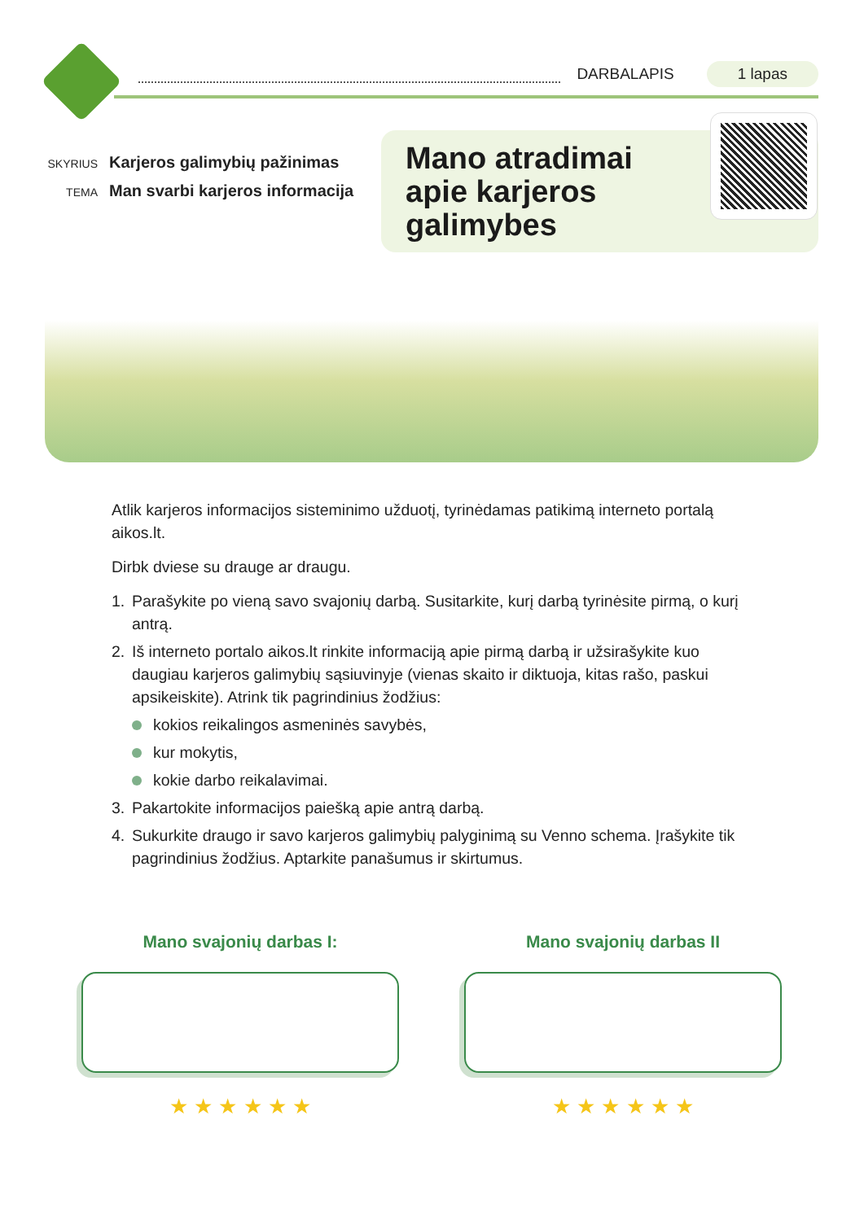DARBALAPIS 1 lapas
SKYRIUS Karjeros galimybių pažinimas
TEMA Man svarbi karjeros informacija
Mano atradimai
apie karjeros
galimybes
Atlik karjeros informacijos sisteminimo užduotį, tyrinėdamas patikimą interneto portalą aikos.lt.
Dirbk dviese su drauge ar draugu.
1. Parašykite po vieną savo svajonių darbą. Susitarkite, kurį darbą tyrinėsite pirmą, o kurį antrą.
2. Iš interneto portalo aikos.lt rinkite informaciją apie pirmą darbą ir užsirašykite kuo daugiau karjeros galimybių sąsiuvinyje (vienas skaito ir diktuoja, kitas rašo, paskui apsikeiskite). Atrink tik pagrindinius žodžius:
kokios reikalingos asmeninės savybės,
kur mokytis,
kokie darbo reikalavimai.
3. Pakartokite informacijos paiešką apie antrą darbą.
4. Sukurkite draugo ir savo karjeros galimybių palyginimą su Venno schema. Įrašykite tik pagrindinius žodžius. Aptarkite panašumus ir skirtumus.
Mano svajonių darbas I:
★ ★ ★ ★ ★ ★
Mano svajonių darbas II
★ ★ ★ ★ ★ ★